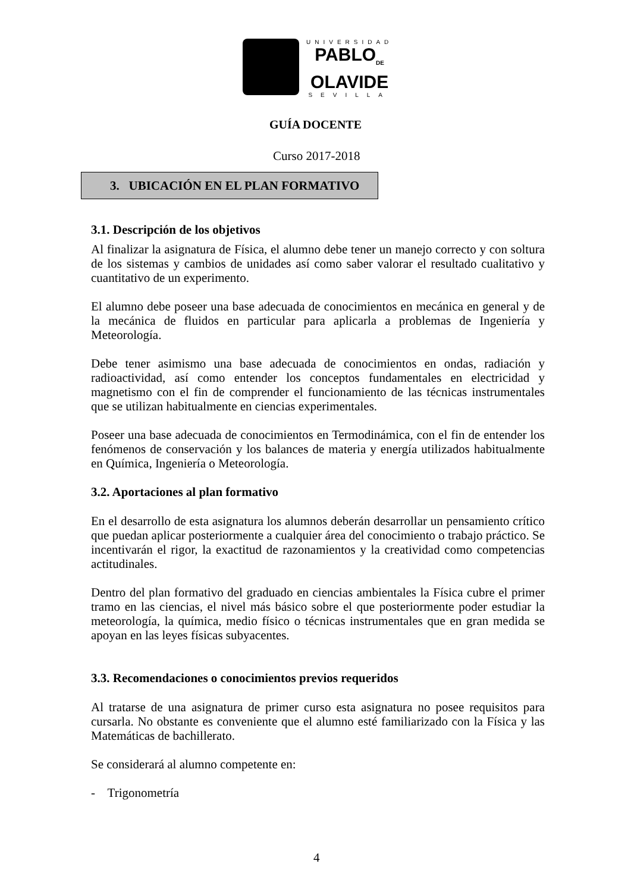UNIVERSIDAD
PABLO<sub>DE</sub>
OLAVIDE
SEVILLA
GUÍA DOCENTE
Curso 2017-2018
3. UBICACIÓN EN EL PLAN FORMATIVO
3.1. Descripción de los objetivos
Al finalizar la asignatura de Física, el alumno debe tener un manejo correcto y con soltura de los sistemas y cambios de unidades así como saber valorar el resultado cualitativo y cuantitativo de un experimento.
El alumno debe poseer una base adecuada de conocimientos en mecánica en general y de la mecánica de fluidos en particular para aplicarla a problemas de Ingeniería y Meteorología.
Debe tener asimismo una base adecuada de conocimientos en ondas, radiación y radioactividad, así como entender los conceptos fundamentales en electricidad y magnetismo con el fin de comprender el funcionamiento de las técnicas instrumentales que se utilizan habitualmente en ciencias experimentales.
Poseer una base adecuada de conocimientos en Termodinámica, con el fin de entender los fenómenos de conservación y los balances de materia y energía utilizados habitualmente en Química, Ingeniería o Meteorología.
3.2. Aportaciones al plan formativo
En el desarrollo de esta asignatura los alumnos deberán desarrollar un pensamiento crítico que puedan aplicar posteriormente a cualquier área del conocimiento o trabajo práctico. Se incentivarán el rigor, la exactitud de razonamientos y la creatividad como competencias actitudinales.
Dentro del plan formativo del graduado en ciencias ambientales la Física cubre el primer tramo en las ciencias, el nivel más básico sobre el que posteriormente poder estudiar la meteorología, la química, medio físico o técnicas instrumentales que en gran medida se apoyan en las leyes físicas subyacentes.
3.3. Recomendaciones o conocimientos previos requeridos
Al tratarse de una asignatura de primer curso esta asignatura no posee requisitos para cursarla. No obstante es conveniente que el alumno esté familiarizado con la Física y las Matemáticas de bachillerato.
Se considerará al alumno competente en:
- Trigonometría
4